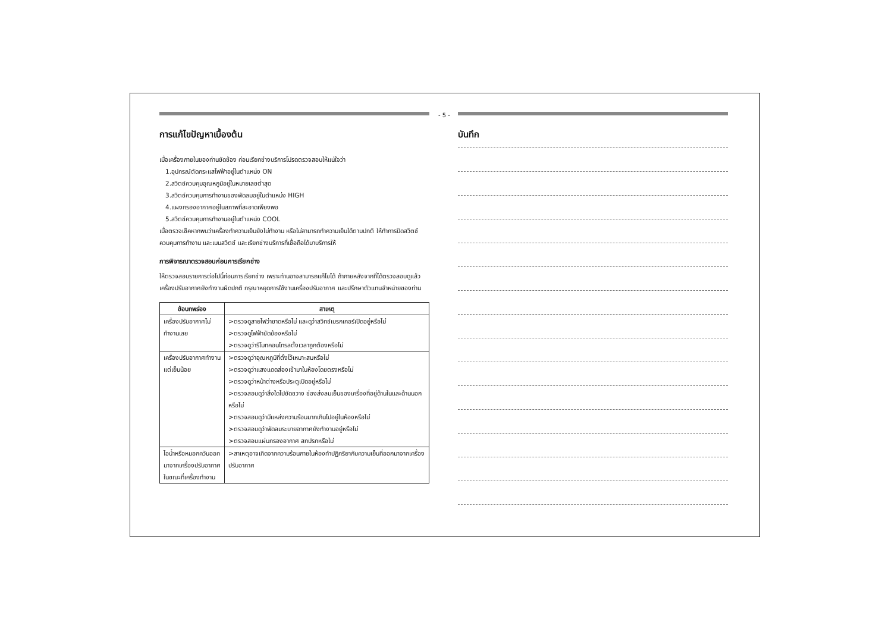- 5 -
การแก้ไขปัญหาเบื้องต้น
เมื่อเครื่องภายในของท่านขัดข้อง ก่อนเรียกช่างบริการโปรดตรวจสอบให้แน่ใจว่า
1.อุปกรณ์ตัดกระแสไฟฟ้าอยู่ในตำแหน่ง ON
2.สวิตช์ควบคุมอุณหภูมิอยู่ในหมายเลขต่ำสุด
3.สวิตช์ควบคุมการทำงานของพัดลมอยู่ในตำแหน่ง HIGH
4.แผงกรองอากาศอยู่ในสภาพที่สะอาดเพียงพอ
5.สวิตช์ควบคุมการทำงานอยู่ในตำแหน่ง COOL
เมื่อตรวจเช็คหากพบว่าเครื่องทำความเย็นยังไม่ทำงาน หรือไม่สามารถทำความเย็นได้ตามปกติ ให้ทำการปิดสวิตช์ควบคุมการทำงาน และเมนสวิตช์ และเรียกช่างบริการที่เชื่อถือได้มาบริการให้
การพิจารณาตรวจสอบก่อนการเรียกช่าง
ให้ตรวจสอบรายการต่อไปนี้ก่อนการเรียกช่าง เพราะท่านอาจสามารถแก้ไขได้ ถ้าภายหลังจากที่ได้ตรวจสอบดูแล้วเครื่องปรับอากาศยังทำงานผิดปกติ กรุณาหยุดการใช้งานเครื่องปรับอากาศ และปรึกษาตัวแทนจำหน่ายของท่าน
| ข้อบกพร่อง | สาเหตุ |
| --- | --- |
| เครื่องปรับอากาศไม่ทำงานเลย | >ตรวจดูสายไฟว่าขาดหรือไม่ และดูว่าสวิทช์เบรกเกอร์เปิดอยู่หรือไม่ >ตรวจดูไฟฟ้าขัดข้องหรือไม่ >ตรวจดูว่ารีโมทคอนโทรลตั้งเวลาถูกต้องหรือไม่ |
| เครื่องปรับอากาศทำงานแต่เย็นน้อย | >ตรวจดูว่าอุณหภูมิที่ตั้งไว้เหมาะสมหรือไม่ >ตรวจดูว่าแสงแดดส่องเข้ามาในห้องโดยตรงหรือไม่ >ตรวจดูว่าหน้าต่างหรือประตูเปิดอยู่หรือไม่ >ตรวจสอบดูว่าสิ่งใดไปขัดขวาง ช่องส่งลมเย็นของเครื่องที่อยู่ด้านในและด้านนอกหรือไม่ >ตรวจสอบดูว่ามีแหล่งความร้อนมากเกินไปอยู่ในห้องหรือไม่ >ตรวจสอบดูว่าพัดลมระบายอากาศยังทำงานอยู่หรือไม่ >ตรวจสอบแผ่นกรองอากาศ สกปรกหรือไม่ |
| ไอน้ำหรือหมอกควันออกมาจากเครื่องปรับอากาศในขณะที่เครื่องทำงาน | >สาเหตุอาจเกิดจากความร้อนภายในห้องทำปฏิกริยากับความเย็นที่ออกมาจากเครื่องปรับอากาศ |
บันทึก